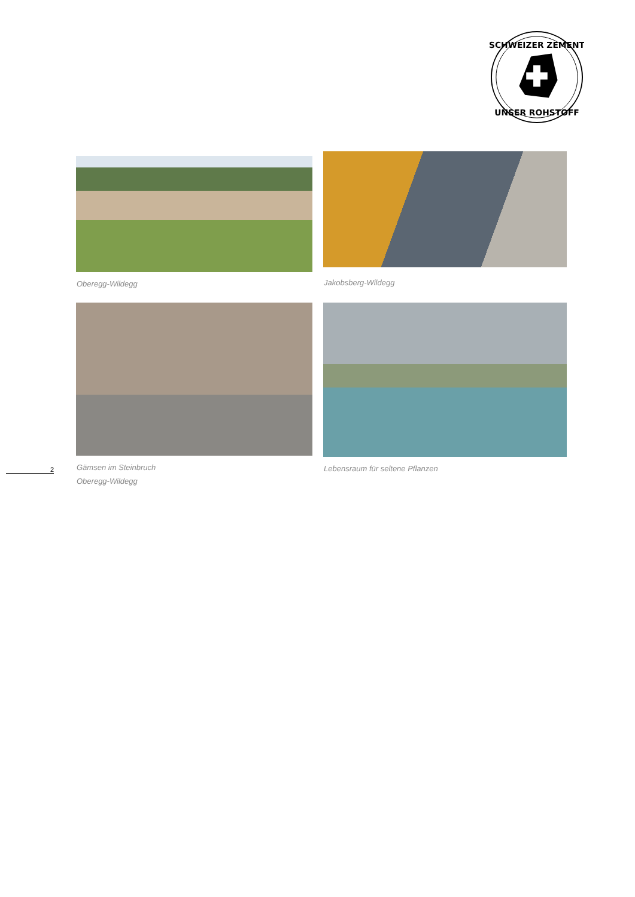SCHWEIZER ZEMENT
UNSER ROHSTOFF
Oberegg-Wildegg
Jakobsberg-Wildegg
Gämsen im Steinbruch
Oberegg-Wildegg
Lebensraum für seltene Pflanzen
2